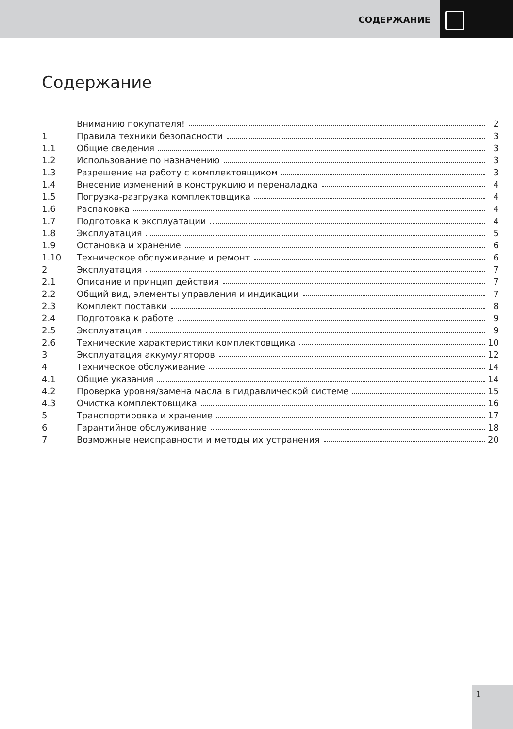СОДЕРЖАНИЕ
Содержание
Вниманию покупателя! 2
1 Правила техники безопасности 3
1.1 Общие сведения 3
1.2 Использование по назначению 3
1.3 Разрешение на работу с комплектовщиком 3
1.4 Внесение изменений в конструкцию и переналадка 4
1.5 Погрузка-разгрузка комплектовщика 4
1.6 Распаковка 4
1.7 Подготовка к эксплуатации 4
1.8 Эксплуатация 5
1.9 Остановка и хранение 6
1.10 Техническое обслуживание и ремонт 6
2 Эксплуатация 7
2.1 Описание и принцип действия 7
2.2 Общий вид, элементы управления и индикации 7
2.3 Комплект поставки 8
2.4 Подготовка к работе 9
2.5 Эксплуатация 9
2.6 Технические характеристики комплектовщика 10
3 Эксплуатация аккумуляторов 12
4 Техническое обслуживание 14
4.1 Общие указания 14
4.2 Проверка уровня/замена масла в гидравлической системе 15
4.3 Очистка комплектовщика 16
5 Транспортировка и хранение 17
6 Гарантийное обслуживание 18
7 Возможные неисправности и методы их устранения 20
1